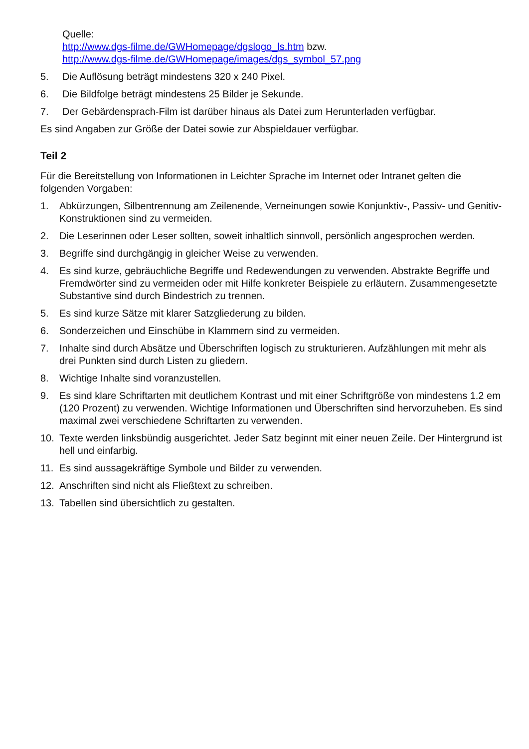Quelle:
http://www.dgs-filme.de/GWHomepage/dgslogo_ls.htm bzw.
http://www.dgs-filme.de/GWHomepage/images/dgs_symbol_57.png
5. Die Auflösung beträgt mindestens 320 x 240 Pixel.
6. Die Bildfolge beträgt mindestens 25 Bilder je Sekunde.
7. Der Gebärdensprach-Film ist darüber hinaus als Datei zum Herunterladen verfügbar.
Es sind Angaben zur Größe der Datei sowie zur Abspieldauer verfügbar.
Teil 2
Für die Bereitstellung von Informationen in Leichter Sprache im Internet oder Intranet gelten die folgenden Vorgaben:
1. Abkürzungen, Silbentrennung am Zeilenende, Verneinungen sowie Konjunktiv-, Passiv- und Genitiv-Konstruktionen sind zu vermeiden.
2. Die Leserinnen oder Leser sollten, soweit inhaltlich sinnvoll, persönlich angesprochen werden.
3. Begriffe sind durchgängig in gleicher Weise zu verwenden.
4. Es sind kurze, gebräuchliche Begriffe und Redewendungen zu verwenden. Abstrakte Begriffe und Fremdwörter sind zu vermeiden oder mit Hilfe konkreter Beispiele zu erläutern. Zusammengesetzte Substantive sind durch Bindestrich zu trennen.
5. Es sind kurze Sätze mit klarer Satzgliederung zu bilden.
6. Sonderzeichen und Einschübe in Klammern sind zu vermeiden.
7. Inhalte sind durch Absätze und Überschriften logisch zu strukturieren. Aufzählungen mit mehr als drei Punkten sind durch Listen zu gliedern.
8. Wichtige Inhalte sind voranzustellen.
9. Es sind klare Schriftarten mit deutlichem Kontrast und mit einer Schriftgröße von mindestens 1.2 em (120 Prozent) zu verwenden. Wichtige Informationen und Überschriften sind hervorzuheben. Es sind maximal zwei verschiedene Schriftarten zu verwenden.
10. Texte werden linksbündig ausgerichtet. Jeder Satz beginnt mit einer neuen Zeile. Der Hintergrund ist hell und einfarbig.
11. Es sind aussagekräftige Symbole und Bilder zu verwenden.
12. Anschriften sind nicht als Fließtext zu schreiben.
13. Tabellen sind übersichtlich zu gestalten.